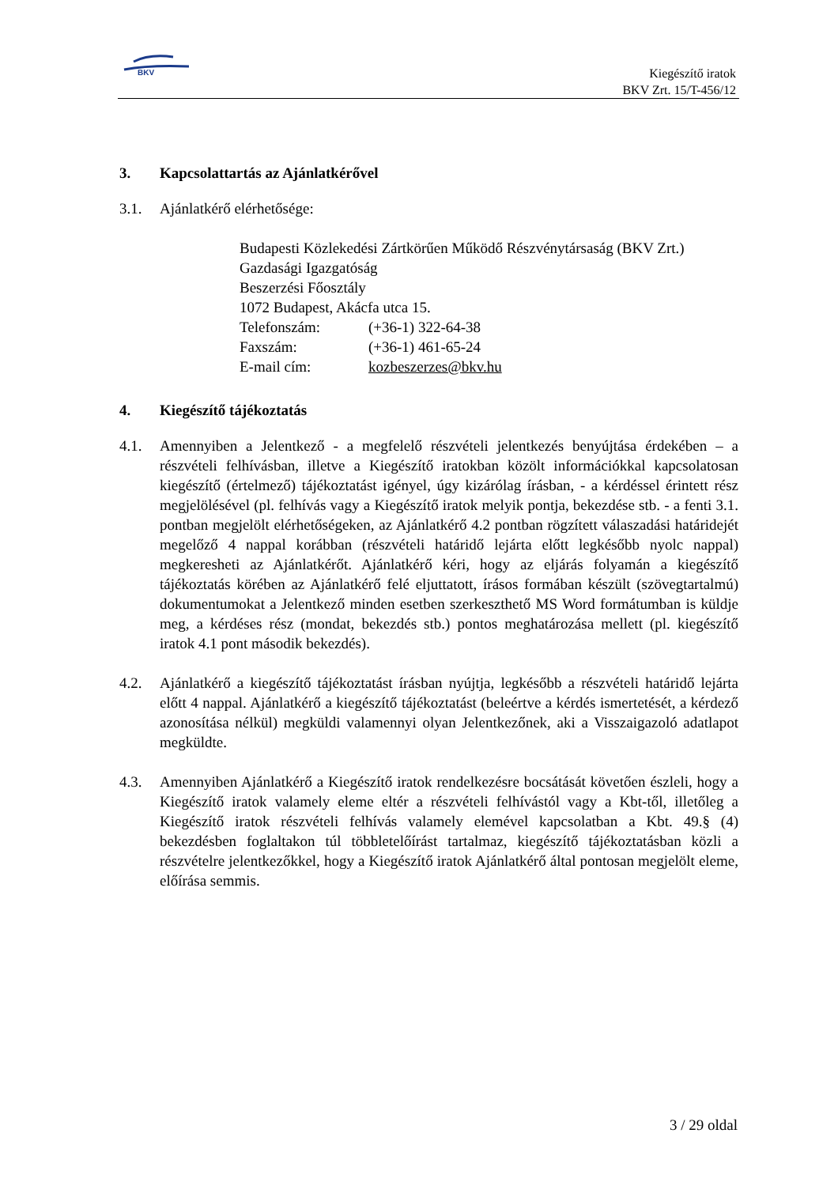BKV
Kiegészítő iratok
BKV Zrt. 15/T-456/12
3. Kapcsolattartás az Ajánlatkérővel
3.1. Ajánlatkérő elérhetősége:
Budapesti Közlekedési Zártkörűen Működő Részvénytársaság (BKV Zrt.)
Gazdasági Igazgatóság
Beszerzési Főosztály
1072 Budapest, Akácfa utca 15.
| Telefonszám: | (+36-1) 322-64-38 |
| Faxszám: | (+36-1) 461-65-24 |
| E-mail cím: | kozbeszerzes@bkv.hu |
4. Kiegészítő tájékoztatás
4.1. Amennyiben a Jelentkező - a megfelelő részvételi jelentkezés benyújtása érdekében – a részvételi felhívásban, illetve a Kiegészítő iratokban közölt információkkal kapcsolatosan kiegészítő (értelmező) tájékoztatást igényel, úgy kizárólag írásban, - a kérdéssel érintett rész megjelölésével (pl. felhívás vagy a Kiegészítő iratok melyik pontja, bekezdése stb. - a fenti 3.1. pontban megjelölt elérhetőségeken, az Ajánlatkérő 4.2 pontban rögzített válaszadási határidejét megelőző 4 nappal korábban (részvételi határidő lejárta előtt legkésőbb nyolc nappal) megkeresheti az Ajánlatkérőt. Ajánlatkérő kéri, hogy az eljárás folyamán a kiegészítő tájékoztatás körében az Ajánlatkérő felé eljuttatott, írásos formában készült (szövegtartalmú) dokumentumokat a Jelentkező minden esetben szerkeszthető MS Word formátumban is küldje meg, a kérdéses rész (mondat, bekezdés stb.) pontos meghatározása mellett (pl. kiegészítő iratok 4.1 pont második bekezdés).
4.2. Ajánlatkérő a kiegészítő tájékoztatást írásban nyújtja, legkésőbb a részvételi határidő lejárta előtt 4 nappal. Ajánlatkérő a kiegészítő tájékoztatást (beleértve a kérdés ismertetését, a kérdező azonosítása nélkül) megküldi valamennyi olyan Jelentkezőnek, aki a Visszaigazoló adatlapot megküldte.
4.3. Amennyiben Ajánlatkérő a Kiegészítő iratok rendelkezésre bocsátását követően észleli, hogy a Kiegészítő iratok valamely eleme eltér a részvételi felhívástól vagy a Kbt-től, illetőleg a Kiegészítő iratok részvételi felhívás valamely elemével kapcsolatban a Kbt. 49.§ (4) bekezdésben foglaltakon túl többletelőírást tartalmaz, kiegészítő tájékoztatásban közli a részvételre jelentkezőkkel, hogy a Kiegészítő iratok Ajánlatkérő által pontosan megjelölt eleme, előírása semmis.
3 / 29 oldal